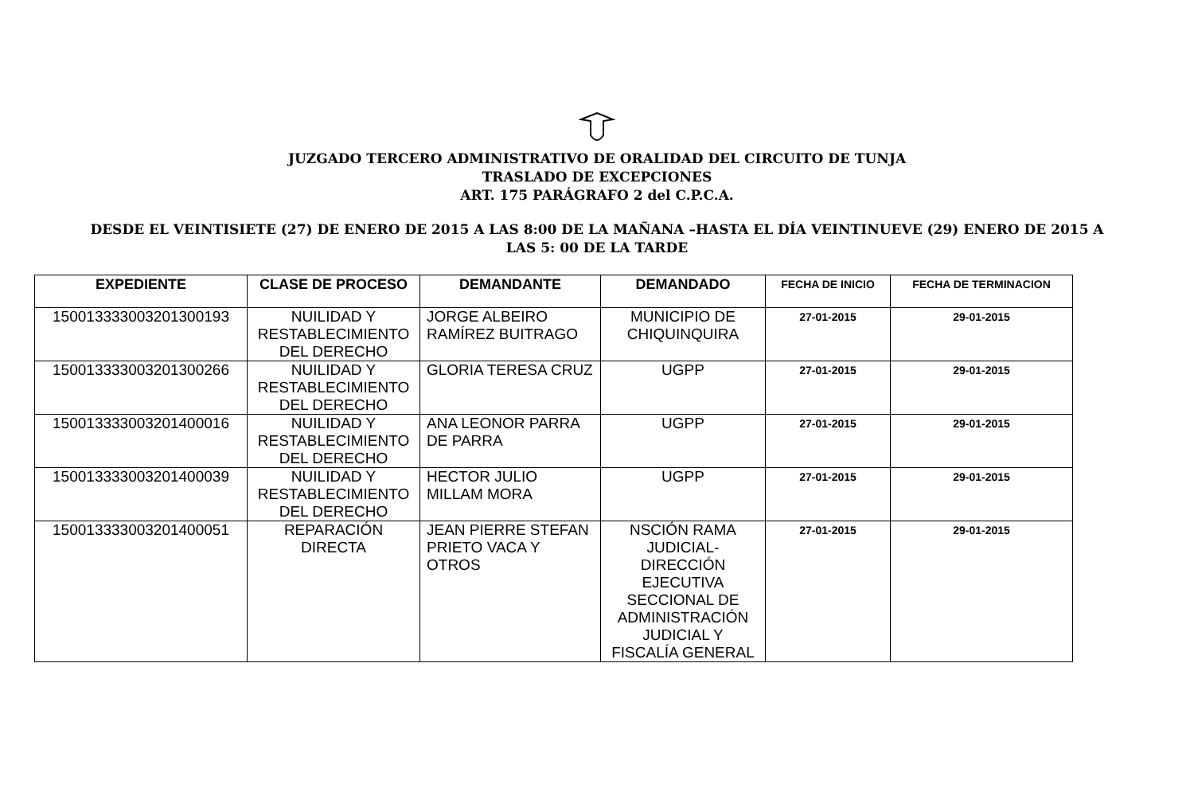JUZGADO TERCERO ADMINISTRATIVO DE ORALIDAD DEL CIRCUITO DE TUNJA
TRASLADO DE EXCEPCIONES
ART. 175 PARÁGRAFO 2 del C.P.C.A.
DESDE EL VEINTISIETE (27) DE ENERO DE 2015 A LAS 8:00 DE LA MAÑANA –HASTA EL DÍA VEINTINUEVE (29) ENERO DE 2015 A
LAS 5: 00 DE LA TARDE
| EXPEDIENTE | CLASE DE PROCESO | DEMANDANTE | DEMANDADO | FECHA DE INICIO | FECHA DE TERMINACION |
| --- | --- | --- | --- | --- | --- |
| 150013333003201300193 | NUILIDAD Y RESTABLECIMIENTO DEL DERECHO | JORGE ALBEIRO RAMÍREZ BUITRAGO | MUNICIPIO DE CHIQUINQUIRA | 27-01-2015 | 29-01-2015 |
| 150013333003201300266 | NUILIDAD Y RESTABLECIMIENTO DEL DERECHO | GLORIA TERESA CRUZ | UGPP | 27-01-2015 | 29-01-2015 |
| 150013333003201400016 | NUILIDAD Y RESTABLECIMIENTO DEL DERECHO | ANA LEONOR PARRA DE PARRA | UGPP | 27-01-2015 | 29-01-2015 |
| 150013333003201400039 | NUILIDAD Y RESTABLECIMIENTO DEL DERECHO | HECTOR JULIO MILLAM MORA | UGPP | 27-01-2015 | 29-01-2015 |
| 150013333003201400051 | REPARACIÓN DIRECTA | JEAN PIERRE STEFAN PRIETO VACA Y OTROS | NSCIÓN RAMA JUDICIAL-DIRECCIÓN EJECUTIVA SECCIONAL DE ADMINISTRACIÓN JUDICIAL Y FISCALÍA GENERAL | 27-01-2015 | 29-01-2015 |